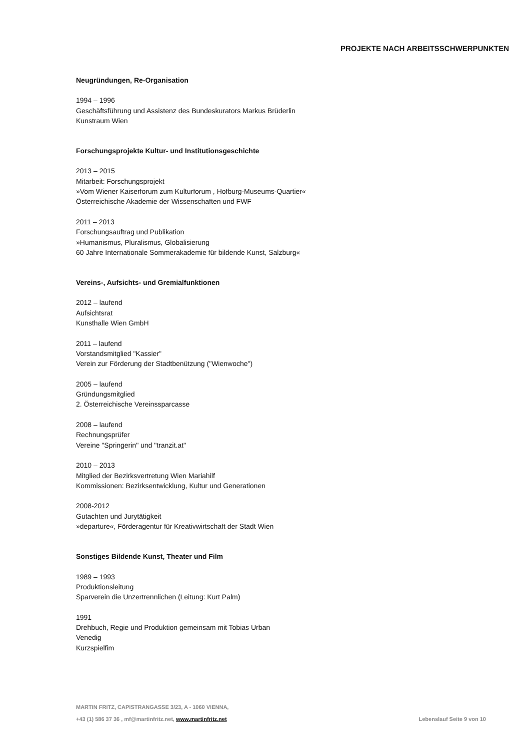PROJEKTE NACH ARBEITSSCHWERPUNKTEN
Neugründungen, Re-Organisation
1994 – 1996
Geschäftsführung und Assistenz des Bundeskurators Markus Brüderlin
Kunstraum Wien
Forschungsprojekte Kultur- und Institutionsgeschichte
2013 – 2015
Mitarbeit: Forschungsprojekt
»Vom Wiener Kaiserforum zum Kulturforum , Hofburg-Museums-Quartier«
Österreichische Akademie der Wissenschaften und FWF
2011 – 2013
Forschungsauftrag und Publikation
»Humanismus, Pluralismus, Globalisierung
60 Jahre Internationale Sommerakademie für bildende Kunst, Salzburg«
Vereins-, Aufsichts- und Gremialfunktionen
2012 – laufend
Aufsichtsrat
Kunsthalle Wien GmbH
2011 – laufend
Vorstandsmitglied "Kassier"
Verein zur Förderung der Stadtbenützung ("Wienwoche")
2005 – laufend
Gründungsmitglied
2. Österreichische Vereinssparcasse
2008 – laufend
Rechnungsprüfer
Vereine "Springerin" und "tranzit.at"
2010 – 2013
Mitglied der Bezirksvertretung Wien Mariahilf
Kommissionen: Bezirksentwicklung, Kultur und Generationen
2008-2012
Gutachten und Jurytätigkeit
»departure«, Förderagentur für Kreativwirtschaft der Stadt Wien
Sonstiges Bildende Kunst, Theater und Film
1989 – 1993
Produktionsleitung
Sparverein die Unzertrennlichen (Leitung: Kurt Palm)
1991
Drehbuch, Regie und Produktion gemeinsam mit Tobias Urban
Venedig
Kurzspielfim
MARTIN FRITZ, CAPISTRANGASSE 3/23, A - 1060 VIENNA,
Lebenslauf Seite 9 von 10 +43 (1) 586 37 36 , mf@martinfritz.net, www.martinfritz.net